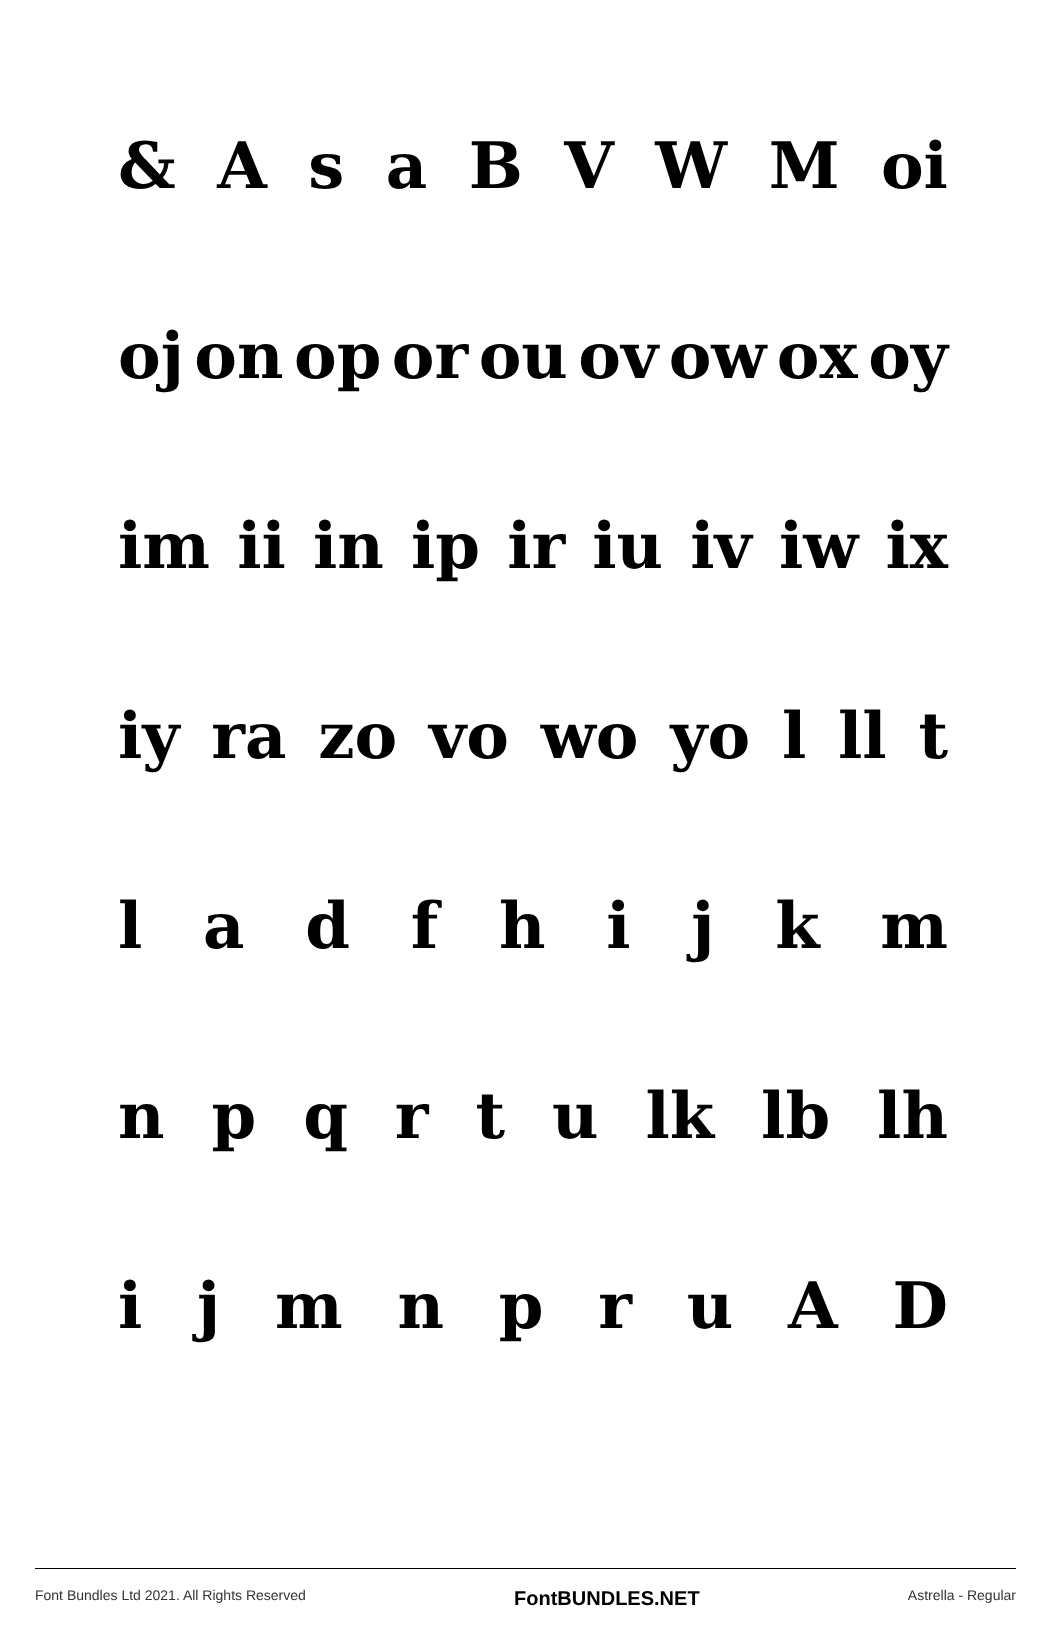& AsaBVWM oi
oj on op or ou ov ow ox oy
im ii in ip ir iu iv iw ix
iy ra zo vo wo yo l ll t
ladfhijkm
npqrtu lk lb lh
ijmnpruAD
Font Bundles Ltd 2021. All Rights Reserved FontBUNDLES.NET Astrella - Regular